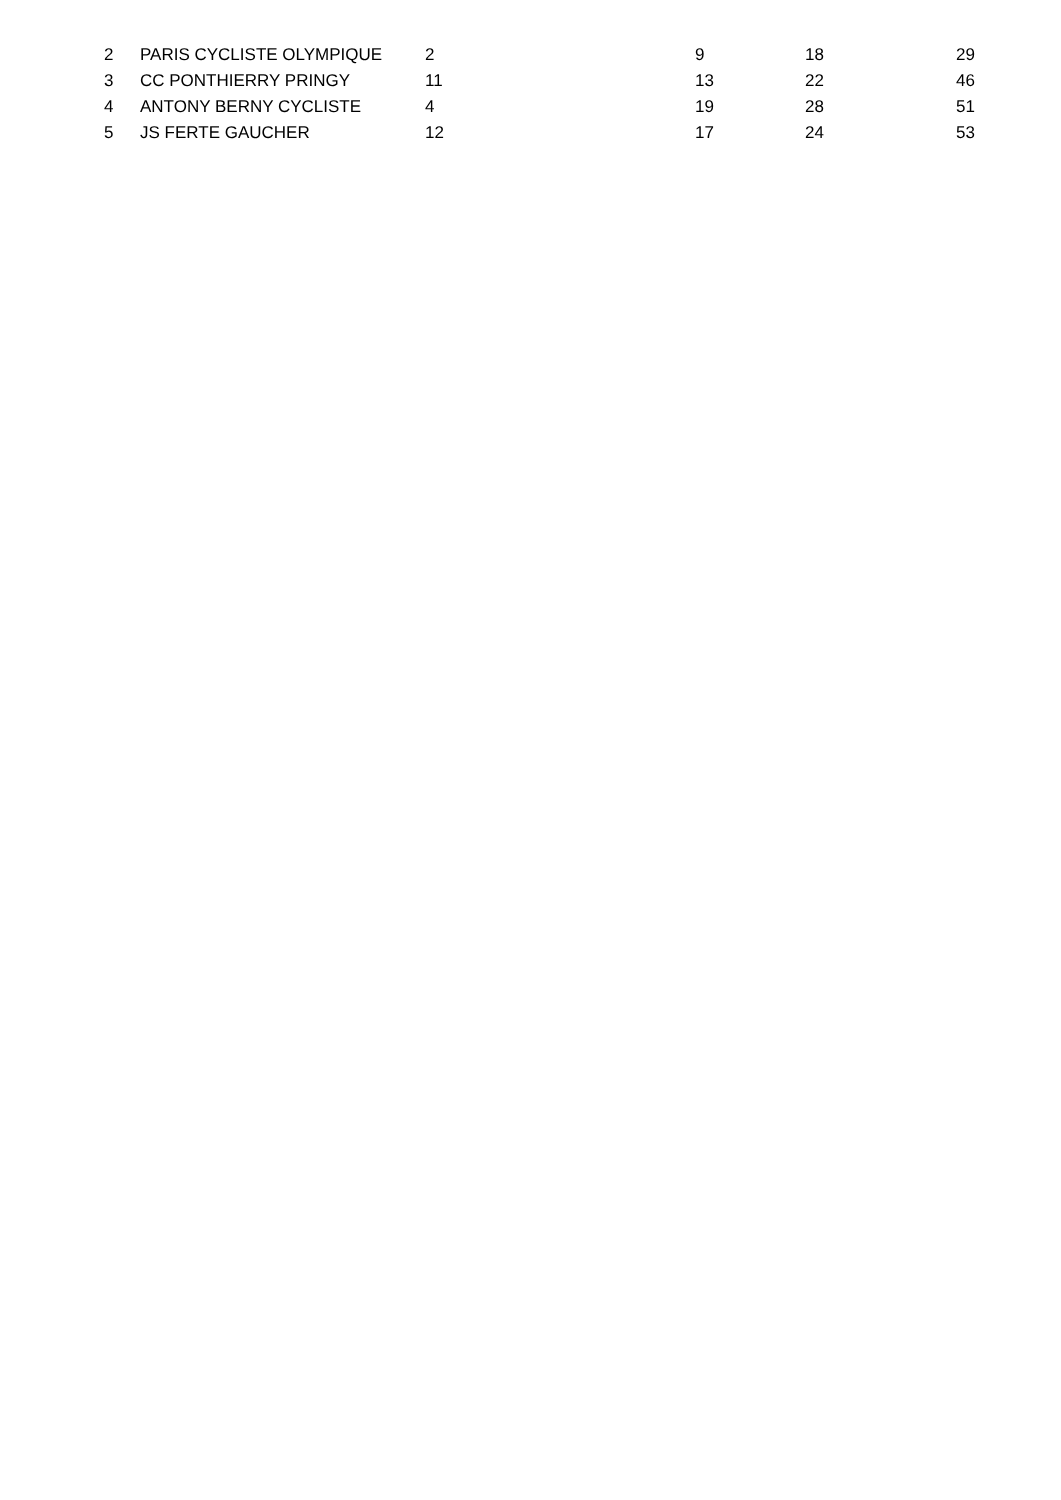| 2 | PARIS CYCLISTE OLYMPIQUE | 2 | 9 | 18 | 29 |
| 3 | CC PONTHIERRY PRINGY | 11 | 13 | 22 | 46 |
| 4 | ANTONY BERNY CYCLISTE | 4 | 19 | 28 | 51 |
| 5 | JS FERTE GAUCHER | 12 | 17 | 24 | 53 |